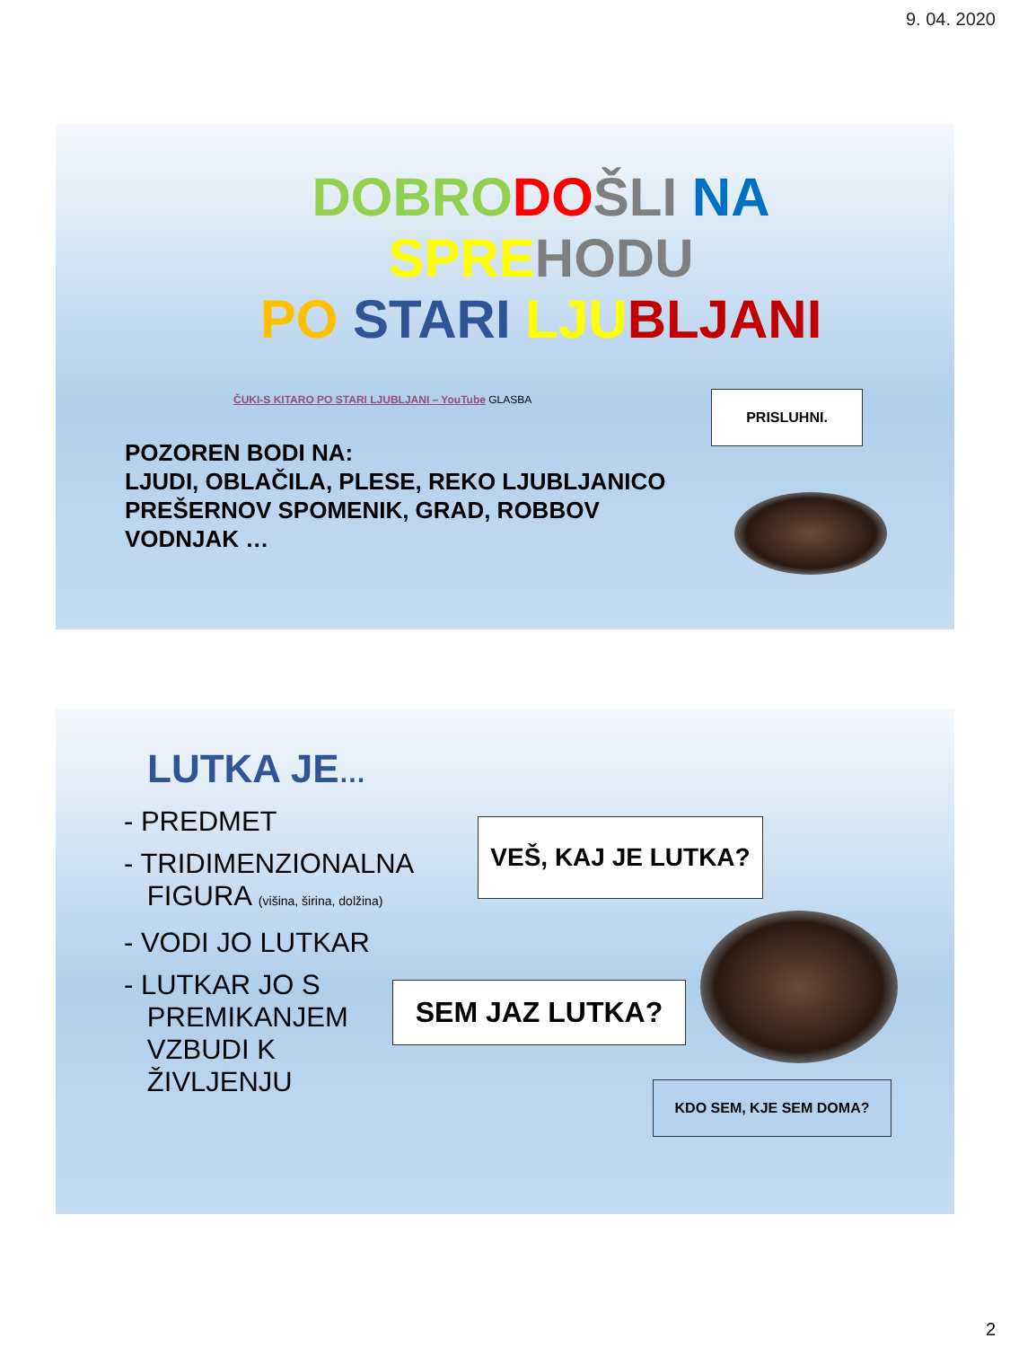9. 04. 2020
DOBRO DO ŠLI NA
SPRE HODU
PO STARI LJU BLJANI
ČUKI-S KITARO PO STARI LJUBLJANI – YouTube GLASBA
PRISLUHNI.
POZOREN BODI NA:
LJUDI, OBLAČILA, PLESE, REKO LJUBLJANICO
PREŠERNOV SPOMENIK, GRAD, ROBBOV
VODNJAK …
LUTKA JE…
- PREDMET
- TRIDIMENZIONALNA
FIGURA (višina, širina, dolžina)
- VODI JO LUTKAR
- LUTKAR JO S
PREMIKANJEM
VZBUDI K
ŽIVLJENJU
VEŠ, KAJ JE LUTKA?
SEM JAZ LUTKA?
KDO SEM, KJE SEM DOMA?
2